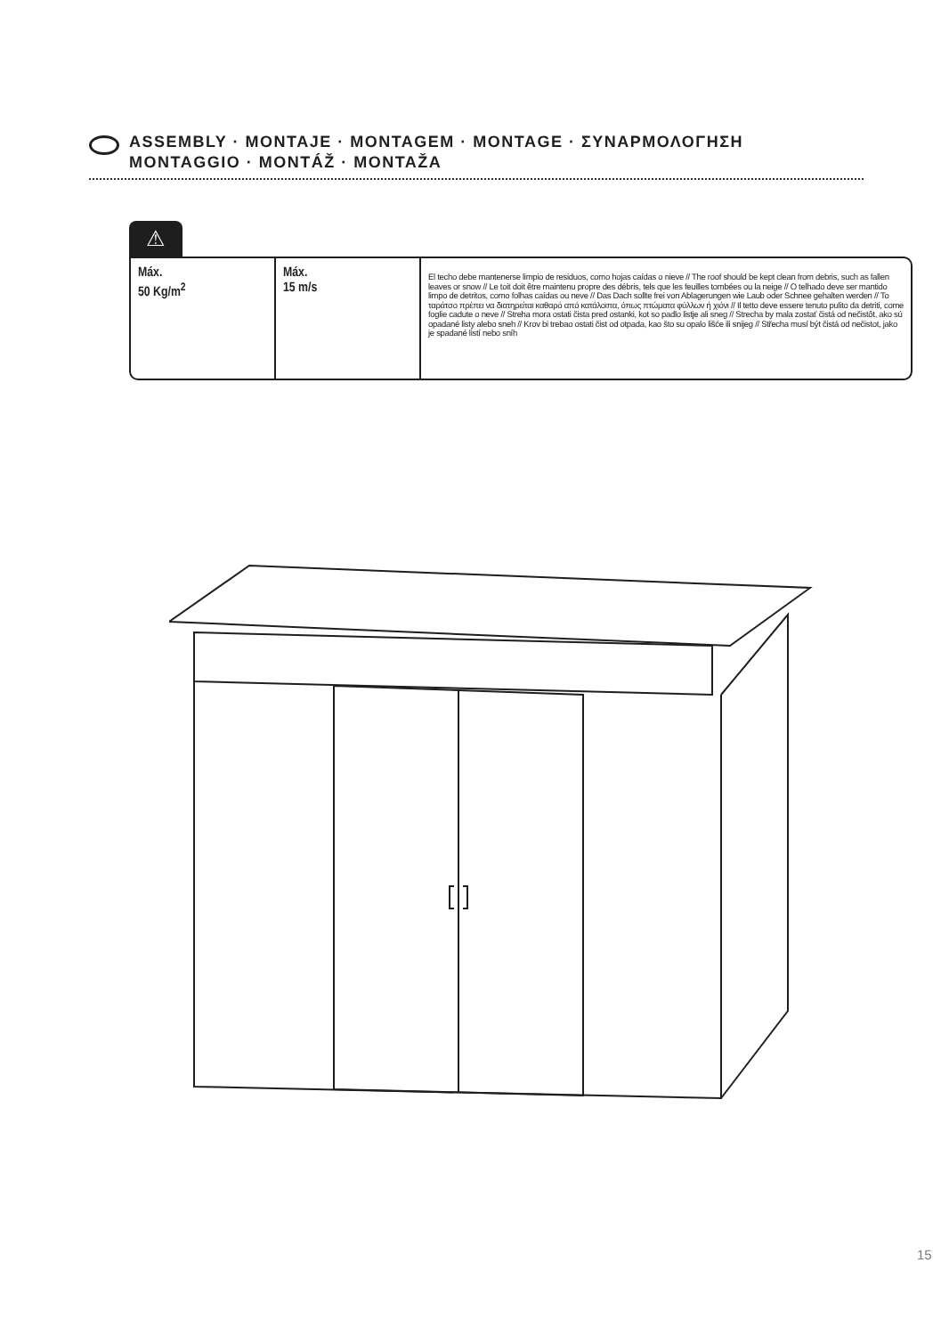ASSEMBLY · MONTAJE · MONTAGEM · MONTAGE · ΣΥΝΑΡΜΟΛΟΓΗΣΗ
MONTAGGIO · MONTÁŽ · MONTAŽA
⚠
Máx.
50 Kg/m<sup>2</sup>
Máx.
15 m/s
El techo debe mantenerse limpio de residuos, como hojas caídas o nieve // The roof should be kept clean from debris, such as fallen leaves or snow // Le toit doit être maintenu propre des débris, tels que les feuilles tombées ou la neige // O telhado deve ser mantido limpo de detritos, como folhas caídas ou neve // Das Dach sollte frei von Ablagerungen wie Laub oder Schnee gehalten werden // Το ταράτσο πρέπει να διατηρείται καθαρό από κατάλοιπα, όπως πτώματα φύλλων ή χιόνι // Il tetto deve essere tenuto pulito da detriti, come foglie cadute o neve // Streha mora ostati čista pred ostanki, kot so padlo listje ali sneg // Strecha by mala zostať čistá od nečistôt, ako sú opadané listy alebo sneh // Krov bi trebao ostati čist od otpada, kao što su opalo lišće ili snijeg // Střecha musí být čistá od nečistot, jako je spadané listí nebo sníh
15